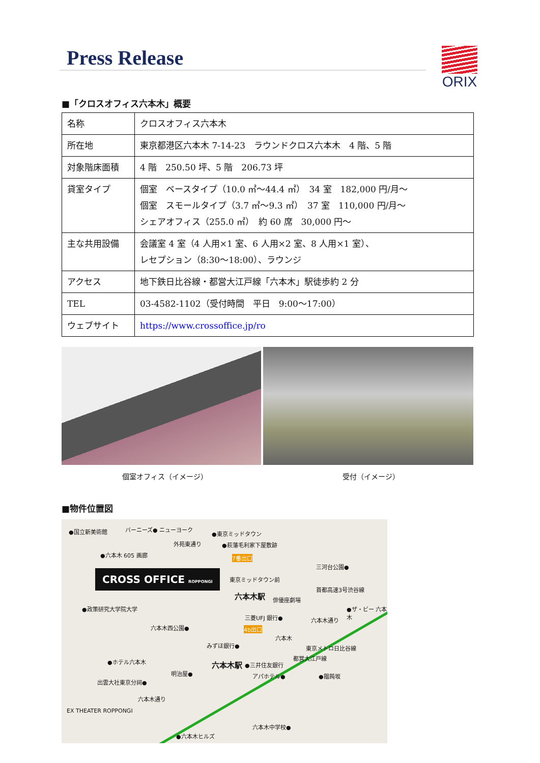Press Release ORIX
■「クロスオフィス六本木」概要
| 名称 | クロスオフィス六本木 |
| 所在地 | 東京都港区六本木 7-14-23 ラウンドクロス六本木 4 階、5 階 |
| 対象階床面積 | 4 階 250.50 坪、5 階 206.73 坪 |
| 貸室タイプ | 個室 ベースタイプ（10.0 ㎡～44.4 ㎡） 34 室 182,000 円/月～ 個室 スモールタイプ（3.7 ㎡～9.3 ㎡） 37 室 110,000 円/月～ シェアオフィス（255.0 ㎡） 約 60 席 30,000 円～ |
| 主な共用設備 | 会議室 4 室（4 人用×1 室、6 人用×2 室、8 人用×1 室）、 レセプション（8:30～18:00）、ラウンジ |
| アクセス | 地下鉄日比谷線・都営大江戸線「六本木」駅徒歩約 2 分 |
| TEL | 03-4582-1102（受付時間 平日 9:00～17:00） |
| ウェブサイト | https://www.crossoffice.jp/ro |
個室オフィス（イメージ） 受付（イメージ）
■物件位置図
●国立新美術館 バーニーズ● ニューヨーク
外苑東通り
●東京ミッドタウン
●萩藩毛利家下屋敷跡
●六本木 605 画廊 7番出口
三河台公園●
CROSS OFFICE ROPPONGI 東京ミッドタウン前
六本木駅 俳優座劇場
首都高速3号渋谷線
●政策研究大学院大学
三菱UFJ 銀行●
●ザ・ビー 六本木
六本木通り
六本木西公園● 4b出口
六本木
みずほ銀行● 東京メトロ日比谷線
●ホテル六本木 六本木駅 ●三井住友銀行
都営大江戸線
明治屋● アパホテル● ●饂飩坂
出雲大社東京分祠●
六本木通り
EX THEATER ROPPONGI
六本木中学校●
●六本木ヒルズ